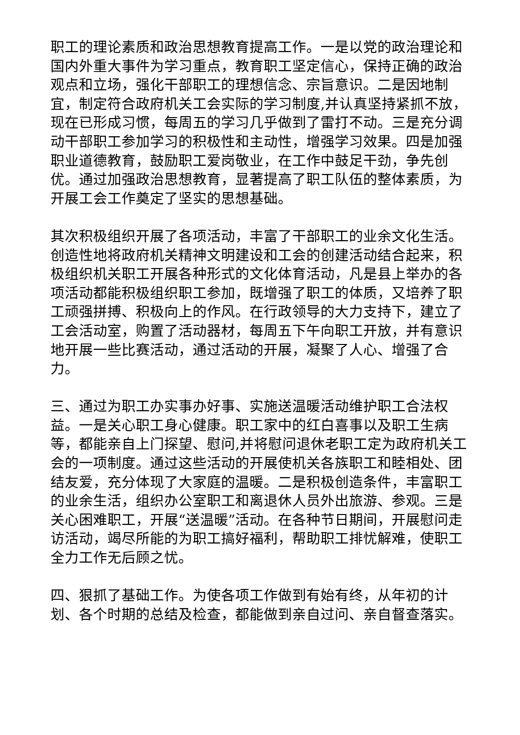职工的理论素质和政治思想教育提高工作。一是以党的政治理论和国内外重大事件为学习重点，教育职工坚定信心，保持正确的政治观点和立场，强化干部职工的理想信念、宗旨意识。二是因地制宜，制定符合政府机关工会实际的学习制度,并认真坚持紧抓不放，现在已形成习惯，每周五的学习几乎做到了雷打不动。三是充分调动干部职工参加学习的积极性和主动性，增强学习效果。四是加强职业道德教育，鼓励职工爱岗敬业，在工作中鼓足干劲，争先创优。通过加强政治思想教育，显著提高了职工队伍的整体素质，为开展工会工作奠定了坚实的思想基础。
其次积极组织开展了各项活动，丰富了干部职工的业余文化生活。创造性地将政府机关精神文明建设和工会的创建活动结合起来，积极组织机关职工开展各种形式的文化体育活动，凡是县上举办的各项活动都能积极组织职工参加，既增强了职工的体质，又培养了职工顽强拼搏、积极向上的作风。在行政领导的大力支持下，建立了工会活动室，购置了活动器材，每周五下午向职工开放，并有意识地开展一些比赛活动，通过活动的开展，凝聚了人心、增强了合力。
三、通过为职工办实事办好事、实施送温暖活动维护职工合法权益。一是关心职工身心健康。职工家中的红白喜事以及职工生病等，都能亲自上门探望、慰问,并将慰问退休老职工定为政府机关工会的一项制度。通过这些活动的开展使机关各族职工和睦相处、团结友爱，充分体现了大家庭的温暖。二是积极创造条件，丰富职工的业余生活，组织办公室职工和离退休人员外出旅游、参观。三是关心困难职工，开展“送温暖”活动。在各种节日期间，开展慰问走访活动，竭尽所能的为职工搞好福利，帮助职工排忧解难，使职工全力工作无后顾之忧。
四、狠抓了基础工作。为使各项工作做到有始有终，从年初的计划、各个时期的总结及检查，都能做到亲自过问、亲自督查落实。